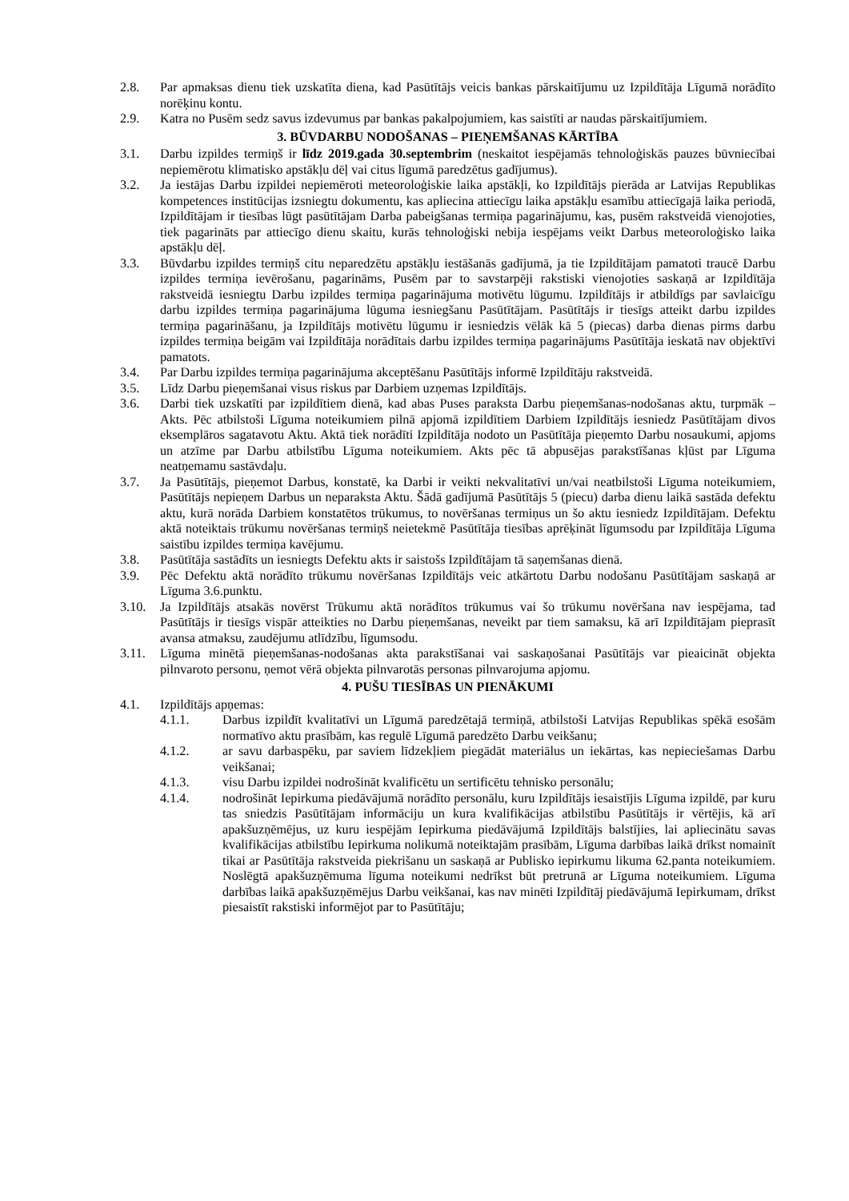2.8. Par apmaksas dienu tiek uzskatīta diena, kad Pasūtītājs veicis bankas pārskaitījumu uz Izpildītāja Līgumā norādīto norēķinu kontu.
2.9. Katra no Pusēm sedz savus izdevumus par bankas pakalpojumiem, kas saistīti ar naudas pārskaitījumiem.
3. BŪVDARBU NODOŠANAS – PIEŅEMŠANAS KĀRTĪBA
3.1. Darbu izpildes termiņš ir līdz 2019.gada 30.septembrim (neskaitot iespējamās tehnoloģiskās pauzes būvniecībai nepiemērotu klimatisko apstākļu dēļ vai citus līgumā paredzētus gadījumus).
3.2. Ja iestājas Darbu izpildei nepiemēroti meteoroloģiskie laika apstākļi, ko Izpildītājs pierāda ar Latvijas Republikas kompetences institūcijas izsniegtu dokumentu, kas apliecina attiecīgu laika apstākļu esamību attiecīgajā laika periodā, Izpildītājam ir tiesības lūgt pasūtītājam Darba pabeigšanas termiņa pagarinājumu, kas, pusēm rakstveidā vienojoties, tiek pagarināts par attiecīgo dienu skaitu, kurās tehnoloģiski nebija iespējams veikt Darbus meteoroloģisko laika apstākļu dēļ.
3.3. Būvdarbu izpildes termiņš citu neparedzētu apstākļu iestāšanās gadījumā, ja tie Izpildītājam pamatoti traucē Darbu izpildes termiņa ievērošanu, pagarināms, Pusēm par to savstarpēji rakstiski vienojoties saskaņā ar Izpildītāja rakstveidā iesniegtu Darbu izpildes termiņa pagarinājuma motivētu lūgumu. Izpildītājs ir atbildīgs par savlaicīgu darbu izpildes termiņa pagarinājuma lūguma iesniegšanu Pasūtītājam. Pasūtītājs ir tiesīgs atteikt darbu izpildes termiņa pagarināšanu, ja Izpildītājs motivētu lūgumu ir iesniedzis vēlāk kā 5 (piecas) darba dienas pirms darbu izpildes termiņa beigām vai Izpildītāja norādītais darbu izpildes termiņa pagarinājums Pasūtītāja ieskatā nav objektīvi pamatots.
3.4. Par Darbu izpildes termiņa pagarinājuma akceptēšanu Pasūtītājs informē Izpildītāju rakstveidā.
3.5. Līdz Darbu pieņemšanai visus riskus par Darbiem uzņemas Izpildītājs.
3.6. Darbi tiek uzskatīti par izpildītiem dienā, kad abas Puses paraksta Darbu pieņemšanas-nodošanas aktu, turpmāk – Akts. Pēc atbilstoši Līguma noteikumiem pilnā apjomā izpildītiem Darbiem Izpildītājs iesniedz Pasūtītājam divos eksemplāros sagatavotu Aktu. Aktā tiek norādīti Izpildītāja nodoto un Pasūtītāja pieņemto Darbu nosaukumi, apjoms un atzīme par Darbu atbilstību Līguma noteikumiem. Akts pēc tā abpusējas parakstīšanas kļūst par Līguma neatņemamu sastāvdaļu.
3.7. Ja Pasūtītājs, pieņemot Darbus, konstatē, ka Darbi ir veikti nekvalitatīvi un/vai neatbilstoši Līguma noteikumiem, Pasūtītājs nepieņem Darbus un neparaksta Aktu. Šādā gadījumā Pasūtītājs 5 (piecu) darba dienu laikā sastāda defektu aktu, kurā norāda Darbiem konstatētos trūkumus, to novēršanas termiņus un šo aktu iesniedz Izpildītājam. Defektu aktā noteiktais trūkumu novēršanas termiņš neietekmē Pasūtītāja tiesības aprēķināt līgumsodu par Izpildītāja Līguma saistību izpildes termiņa kavējumu.
3.8. Pasūtītāja sastādīts un iesniegts Defektu akts ir saistošs Izpildītājam tā saņemšanas dienā.
3.9. Pēc Defektu aktā norādīto trūkumu novēršanas Izpildītājs veic atkārtotu Darbu nodošanu Pasūtītājam saskaņā ar Līguma 3.6.punktu.
3.10. Ja Izpildītājs atsakās novērst Trūkumu aktā norādītos trūkumus vai šo trūkumu novēršana nav iespējama, tad Pasūtītājs ir tiesīgs vispār atteikties no Darbu pieņemšanas, neveikt par tiem samaksu, kā arī Izpildītājam pieprasīt avansa atmaksu, zaudējumu atlīdzību, līgumsodu.
3.11. Līguma minētā pieņemšanas-nodošanas akta parakstīšanai vai saskaņošanai Pasūtītājs var pieaicināt objekta pilnvaroto personu, ņemot vērā objekta pilnvarotās personas pilnvarojuma apjomu.
4. PUŠU TIESĪBAS UN PIENĀKUMI
4.1. Izpildītājs apņemas:
4.1.1. Darbus izpildīt kvalitatīvi un Līgumā paredzētajā termiņā, atbilstoši Latvijas Republikas spēkā esošām normatīvo aktu prasībām, kas regulē Līgumā paredzēto Darbu veikšanu;
4.1.2. ar savu darbaspēku, par saviem līdzekļiem piegādāt materiālus un iekārtas, kas nepieciešamas Darbu veikšanai;
4.1.3. visu Darbu izpildei nodrošināt kvalificētu un sertificētu tehnisko personālu;
4.1.4. nodrošināt Iepirkuma piedāvājumā norādīto personālu, kuru Izpildītājs iesaistījis Līguma izpildē, par kuru tas sniedzis Pasūtītājam informāciju un kura kvalifikācijas atbilstību Pasūtītājs ir vērtējis, kā arī apakšuzņēmējus, uz kuru iespējām Iepirkuma piedāvājumā Izpildītājs balstījies, lai apliecinātu savas kvalifikācijas atbilstību Iepirkuma nolikumā noteiktajām prasībām, Līguma darbības laikā drīkst nomainīt tikai ar Pasūtītāja rakstveida piekrišanu un saskaņā ar Publisko iepirkumu likuma 62.panta noteikumiem. Noslēgtā apakšuzņēmuma līguma noteikumi nedrīkst būt pretrunā ar Līguma noteikumiem. Līguma darbības laikā apakšuzņēmējus Darbu veikšanai, kas nav minēti Izpildītāj piedāvājumā Iepirkumam, drīkst piesaistīt rakstiski informējot par to Pasūtītāju;